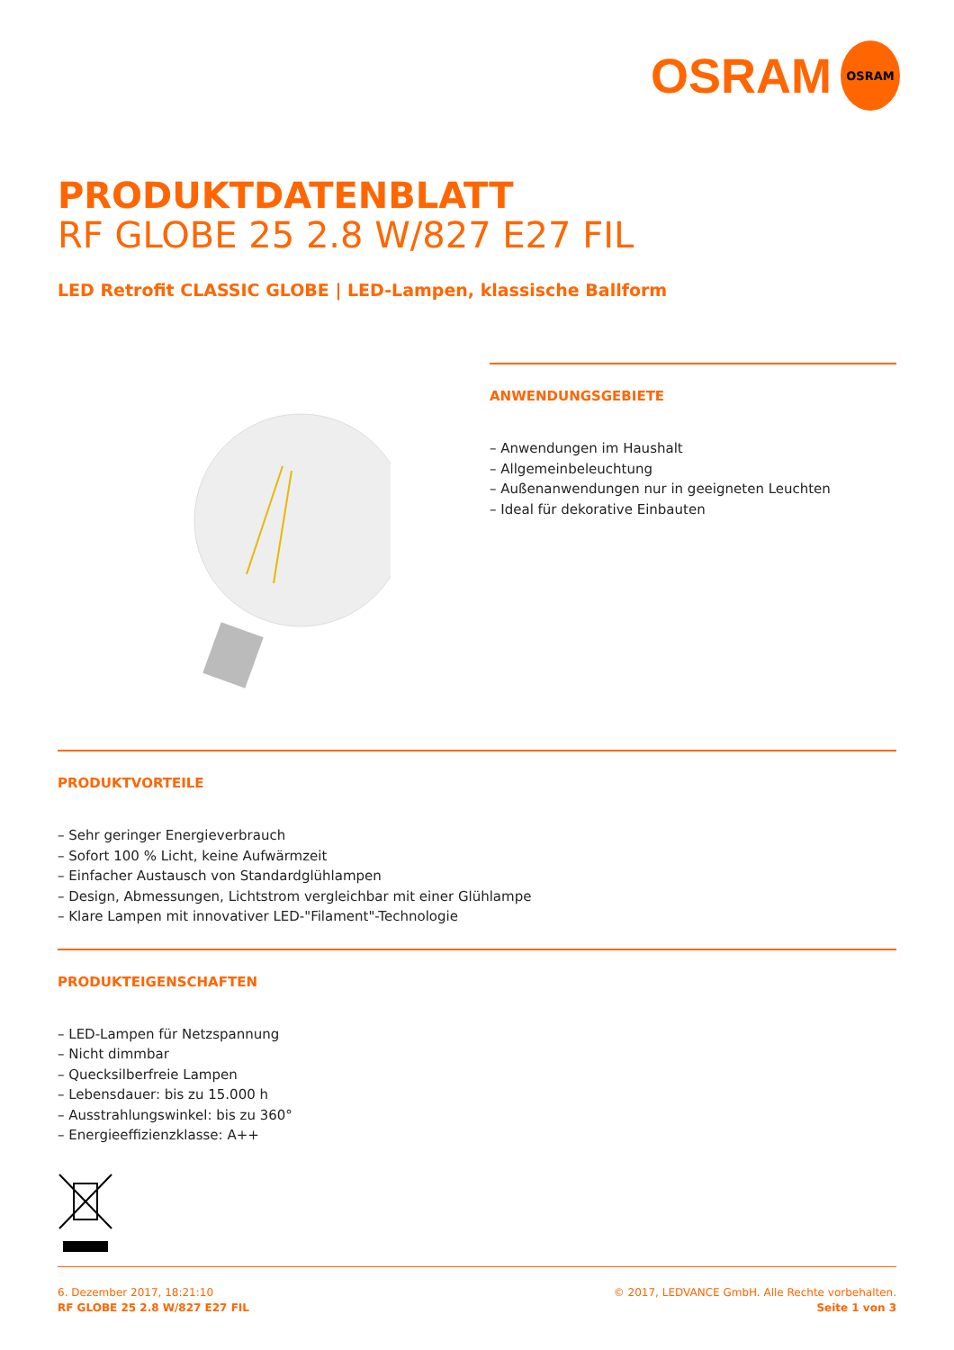OSRAM OSRAM
PRODUKTDATENBLATT
RF GLOBE 25 2.8 W/827 E27 FIL
LED Retrofit CLASSIC GLOBE | LED-Lampen, klassische Ballform
ANWENDUNGSGEBIETE
– Anwendungen im Haushalt
– Allgemeinbeleuchtung
– Außenanwendungen nur in geeigneten Leuchten
– Ideal für dekorative Einbauten
PRODUKTVORTEILE
– Sehr geringer Energieverbrauch
– Sofort 100 % Licht, keine Aufwärmzeit
– Einfacher Austausch von Standardglühlampen
– Design, Abmessungen, Lichtstrom vergleichbar mit einer Glühlampe
– Klare Lampen mit innovativer LED-"Filament"-Technologie
PRODUKTEIGENSCHAFTEN
– LED-Lampen für Netzspannung
– Nicht dimmbar
– Quecksilberfreie Lampen
– Lebensdauer: bis zu 15.000 h
– Ausstrahlungswinkel: bis zu 360°
– Energieeffizienzklasse: A++
6. Dezember 2017, 18:21:10
RF GLOBE 25 2.8 W/827 E27 FIL
© 2017, LEDVANCE GmbH. Alle Rechte vorbehalten.
Seite 1 von 3